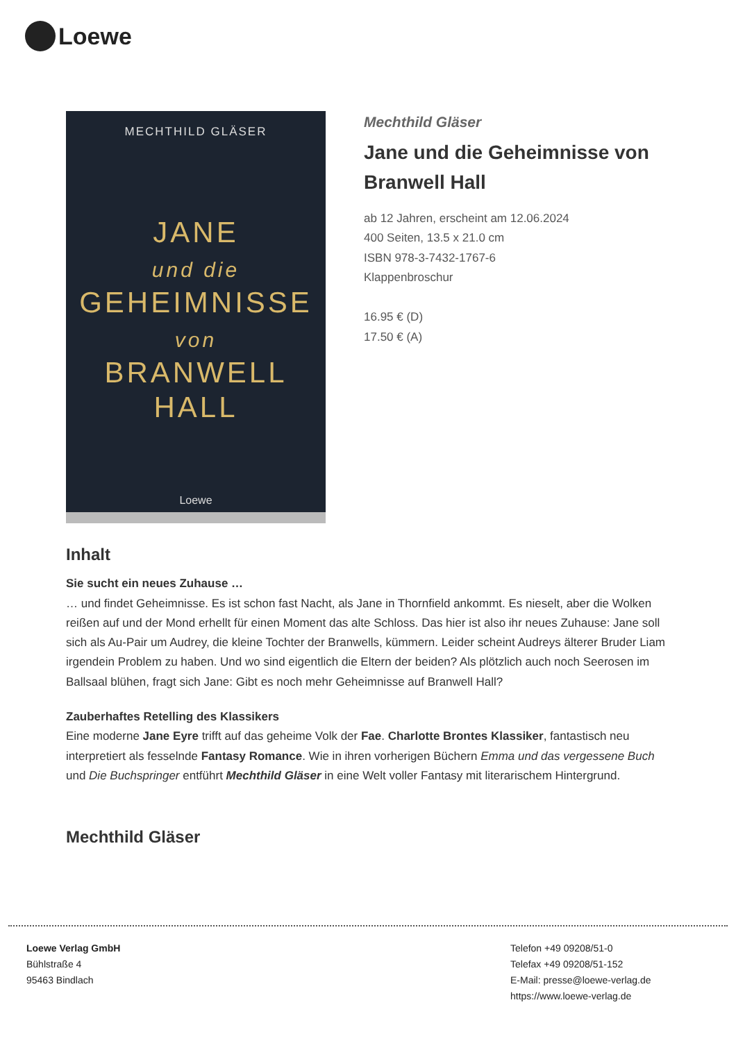Loewe
MECHTHILD GLÄSER
JANE
und die
GEHEIMNISSE
von
BRANWELL
HALL
Loewe
Mechthild Gläser
Jane und die Geheimnisse von Branwell Hall
ab 12 Jahren, erscheint am 12.06.2024
400 Seiten, 13.5 x 21.0 cm
ISBN 978-3-7432-1767-6
Klappenbroschur
16.95 € (D)
17.50 € (A)
Inhalt
Sie sucht ein neues Zuhause …
… und findet Geheimnisse. Es ist schon fast Nacht, als Jane in Thornfield ankommt. Es nieselt, aber die Wolken reißen auf und der Mond erhellt für einen Moment das alte Schloss. Das hier ist also ihr neues Zuhause: Jane soll sich als Au-Pair um Audrey, die kleine Tochter der Branwells, kümmern. Leider scheint Audreys älterer Bruder Liam irgendein Problem zu haben. Und wo sind eigentlich die Eltern der beiden? Als plötzlich auch noch Seerosen im Ballsaal blühen, fragt sich Jane: Gibt es noch mehr Geheimnisse auf Branwell Hall?
Zauberhaftes Retelling des Klassikers
Eine moderne Jane Eyre trifft auf das geheime Volk der Fae. Charlotte Brontes Klassiker, fantastisch neu interpretiert als fesselnde Fantasy Romance. Wie in ihren vorherigen Büchern Emma und das vergessene Buch und Die Buchspringer entführt Mechthild Gläser in eine Welt voller Fantasy mit literarischem Hintergrund.
Mechthild Gläser
Loewe Verlag GmbH
Bühlstraße 4
95463 Bindlach
Telefon +49 09208/51-0
Telefax +49 09208/51-152
E-Mail: presse@loewe-verlag.de
https://www.loewe-verlag.de